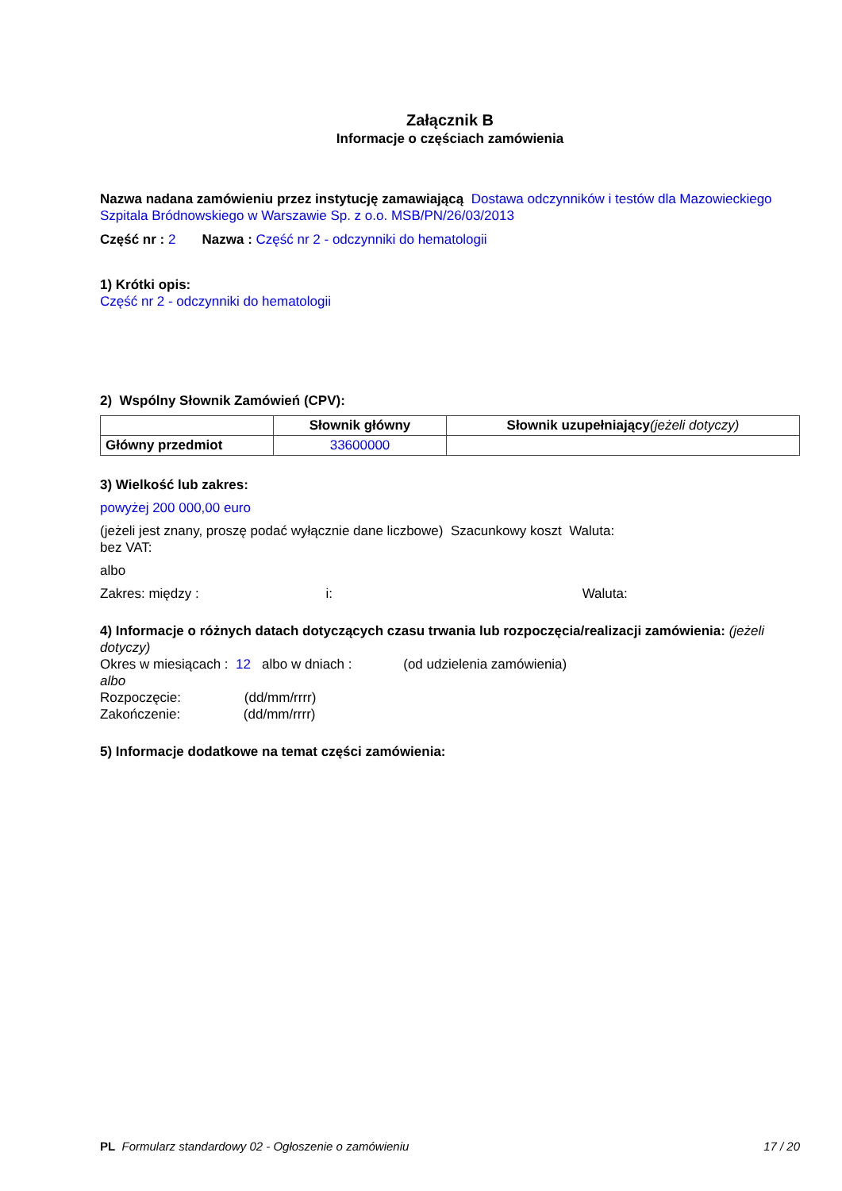Załącznik B
Informacje o częściach zamówienia
Nazwa nadana zamówieniu przez instytucję zamawiającą Dostawa odczynników i testów dla Mazowieckiego Szpitala Bródnowskiego w Warszawie Sp. z o.o. MSB/PN/26/03/2013
Część nr : 2 Nazwa : Część nr 2 - odczynniki do hematologii
1) Krótki opis:
Część nr 2 - odczynniki do hematologii
2) Wspólny Słownik Zamówień (CPV):
| | Słownik główny | Słownik uzupełniający (jeżeli dotyczy) |
| --- | --- | --- |
| Główny przedmiot | 33600000 | |
3) Wielkość lub zakres:
powyżej 200 000,00 euro
(jeżeli jest znany, proszę podać wyłącznie dane liczbowe) Szacunkowy koszt Waluta:
bez VAT:
albo
Zakres: między : i: Waluta:
4) Informacje o różnych datach dotyczących czasu trwania lub rozpoczęcia/realizacji zamówienia: (jeżeli dotyczy)
Okres w miesiącach : 12 albo w dniach : (od udzielenia zamówienia)
albo
Rozpoczęcie: (dd/mm/rrrr)
Zakończenie: (dd/mm/rrrr)
5) Informacje dodatkowe na temat części zamówienia:
PL Formularz standardowy 02 - Ogłoszenie o zamówieniu 17 / 20